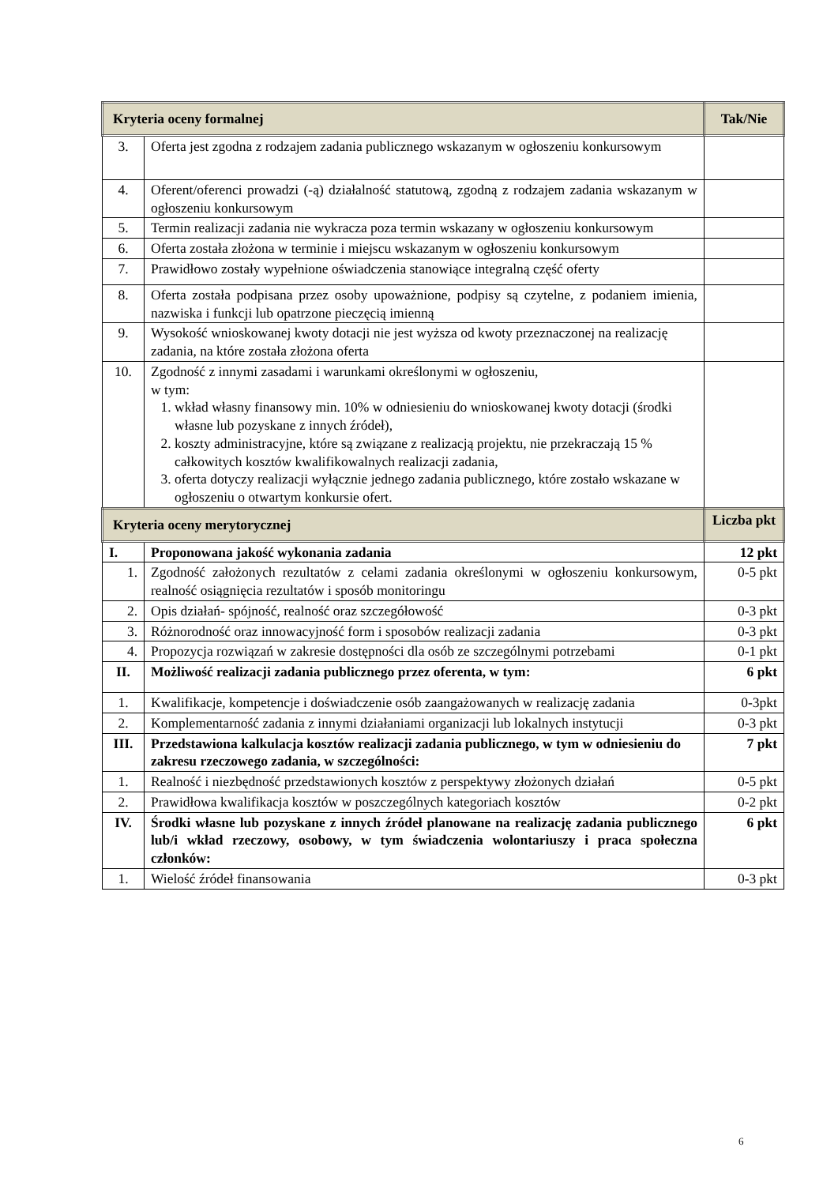| Kryteria oceny formalnej | | Tak/Nie |
| --- | --- | --- |
| 3. | Oferta jest zgodna z rodzajem zadania publicznego wskazanym w ogłoszeniu konkursowym | |
| 4. | Oferent/oferenci prowadzi (-ą) działalność statutową, zgodną z rodzajem zadania wskazanym w ogłoszeniu konkursowym | |
| 5. | Termin realizacji zadania nie wykracza poza termin wskazany w ogłoszeniu konkursowym | |
| 6. | Oferta została złożona w terminie i miejscu wskazanym w ogłoszeniu konkursowym | |
| 7. | Prawidłowo zostały wypełnione oświadczenia stanowiące integralną część oferty | |
| 8. | Oferta została podpisana przez osoby upoważnione, podpisy są czytelne, z podaniem imienia, nazwiska i funkcji lub opatrzone pieczęcią imienną | |
| 9. | Wysokość wnioskowanej kwoty dotacji nie jest wyższa od kwoty przeznaczonej na realizację zadania, na które została złożona oferta | |
| 10. | Zgodność z innymi zasadami i warunkami określonymi w ogłoszeniu, w tym: 1. wkład własny finansowy min. 10% w odniesieniu do wnioskowanej kwoty dotacji (środki własne lub pozyskane z innych źródeł), 2. koszty administracyjne, które są związane z realizacją projektu, nie przekraczają 15 % całkowitych kosztów kwalifikowalnych realizacji zadania, 3. oferta dotyczy realizacji wyłącznie jednego zadania publicznego, które zostało wskazane w ogłoszeniu o otwartym konkursie ofert. | |
| Kryteria oceny merytorycznej | | Liczba pkt |
| I. | Proponowana jakość wykonania zadania | 12 pkt |
| 1. | Zgodność założonych rezultatów z celami zadania określonymi w ogłoszeniu konkursowym, realność osiągnięcia rezultatów i sposób monitoringu | 0-5 pkt |
| 2. | Opis działań- spójność, realność oraz szczegółowość | 0-3 pkt |
| 3. | Różnorodność oraz innowacyjność form i sposobów realizacji zadania | 0-3 pkt |
| 4. | Propozycja rozwiązań w zakresie dostępności dla osób ze szczególnymi potrzebami | 0-1 pkt |
| II. | Możliwość realizacji zadania publicznego przez oferenta, w tym: | 6 pkt |
| 1. | Kwalifikacje, kompetencje i doświadczenie osób zaangażowanych w realizację zadania | 0-3pkt |
| 2. | Komplementarność zadania z innymi działaniami organizacji lub lokalnych instytucji | 0-3 pkt |
| III. | Przedstawiona kalkulacja kosztów realizacji zadania publicznego, w tym w odniesieniu do zakresu rzeczowego zadania, w szczególności: | 7 pkt |
| 1. | Realność i niezbędność przedstawionych kosztów z perspektywy złożonych działań | 0-5 pkt |
| 2. | Prawidłowa kwalifikacja kosztów w poszczególnych kategoriach kosztów | 0-2 pkt |
| IV. | Środki własne lub pozyskane z innych źródeł planowane na realizację zadania publicznego lub/i wkład rzeczowy, osobowy, w tym świadczenia wolontariuszy i praca społeczna członków: | 6 pkt |
| 1. | Wielość źródeł finansowania | 0-3 pkt |
6